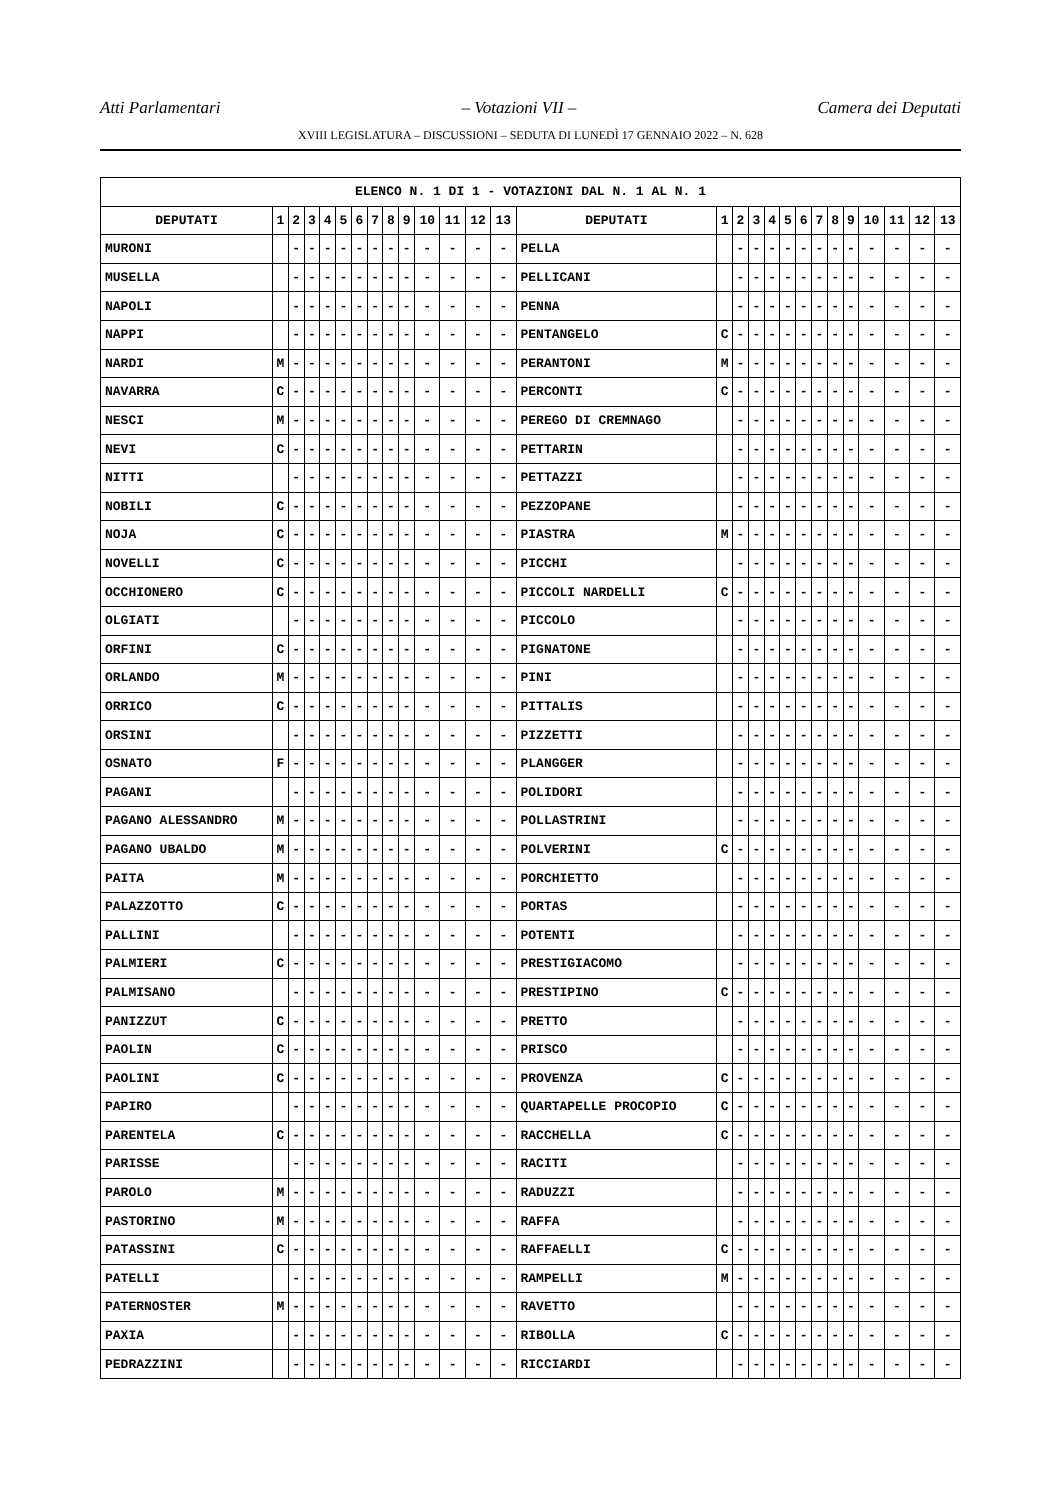Atti Parlamentari – Votazioni VII – Camera dei Deputati
XVIII LEGISLATURA – DISCUSSIONI – SEDUTA DI LUNEDÌ 17 GENNAIO 2022 – N. 628
| ELENCO N. 1 DI 1 - VOTAZIONI DAL N. 1 AL N. 1 | | | | | | | | | | | | | | | | | | | | | | | | | | | |
| --- | --- | --- | --- | --- | --- | --- | --- | --- | --- | --- | --- | --- | --- | --- | --- | --- | --- | --- | --- | --- | --- | --- | --- | --- | --- | --- | --- |
| DEPUTATI | 1 | 2 | 3 | 4 | 5 | 6 | 7 | 8 | 9 | 10 | 11 | 12 | 13 | DEPUTATI | 1 | 2 | 3 | 4 | 5 | 6 | 7 | 8 | 9 | 10 | 11 | 12 | 13 |
| MURONI | | - | - | - | - | - | - | - | - | - | - | - | - | PELLA | | - | - | - | - | - | - | - | - | - | - | - | - |
| MUSELLA | | - | - | - | - | - | - | - | - | - | - | - | - | PELLICANI | | - | - | - | - | - | - | - | - | - | - | - | - |
| NAPOLI | | - | - | - | - | - | - | - | - | - | - | - | - | PENNA | | - | - | - | - | - | - | - | - | - | - | - | - |
| NAPPI | | - | - | - | - | - | - | - | - | - | - | - | - | PENTANGELO | C | - | - | - | - | - | - | - | - | - | - | - | - |
| NARDI | M | - | - | - | - | - | - | - | - | - | - | - | - | PERANTONI | M | - | - | - | - | - | - | - | - | - | - | - | - |
| NAVARRA | C | - | - | - | - | - | - | - | - | - | - | - | - | PERCONTI | C | - | - | - | - | - | - | - | - | - | - | - | - |
| NESCI | M | - | - | - | - | - | - | - | - | - | - | - | - | PEREGO DI CREMNAGO | | - | - | - | - | - | - | - | - | - | - | - | - |
| NEVI | C | - | - | - | - | - | - | - | - | - | - | - | - | PETTARIN | | - | - | - | - | - | - | - | - | - | - | - | - |
| NITTI | | - | - | - | - | - | - | - | - | - | - | - | - | PETTAZZI | | - | - | - | - | - | - | - | - | - | - | - | - |
| NOBILI | C | - | - | - | - | - | - | - | - | - | - | - | - | PEZZOPANE | | - | - | - | - | - | - | - | - | - | - | - | - |
| NOJA | C | - | - | - | - | - | - | - | - | - | - | - | - | PIASTRA | M | - | - | - | - | - | - | - | - | - | - | - | - |
| NOVELLI | C | - | - | - | - | - | - | - | - | - | - | - | - | PICCHI | | - | - | - | - | - | - | - | - | - | - | - | - |
| OCCHIONERO | C | - | - | - | - | - | - | - | - | - | - | - | - | PICCOLI NARDELLI | C | - | - | - | - | - | - | - | - | - | - | - | - |
| OLGIATI | | - | - | - | - | - | - | - | - | - | - | - | - | PICCOLO | | - | - | - | - | - | - | - | - | - | - | - | - |
| ORFINI | C | - | - | - | - | - | - | - | - | - | - | - | - | PIGNATONE | | - | - | - | - | - | - | - | - | - | - | - | - |
| ORLANDO | M | - | - | - | - | - | - | - | - | - | - | - | - | PINI | | - | - | - | - | - | - | - | - | - | - | - | - |
| ORRICO | C | - | - | - | - | - | - | - | - | - | - | - | - | PITTALIS | | - | - | - | - | - | - | - | - | - | - | - | - |
| ORSINI | | - | - | - | - | - | - | - | - | - | - | - | - | PIZZETTI | | - | - | - | - | - | - | - | - | - | - | - | - |
| OSNATO | F | - | - | - | - | - | - | - | - | - | - | - | - | PLANGGER | | - | - | - | - | - | - | - | - | - | - | - | - |
| PAGANI | | - | - | - | - | - | - | - | - | - | - | - | - | POLIDORI | | - | - | - | - | - | - | - | - | - | - | - | - |
| PAGANO ALESSANDRO | M | - | - | - | - | - | - | - | - | - | - | - | - | POLLASTRINI | | - | - | - | - | - | - | - | - | - | - | - | - |
| PAGANO UBALDO | M | - | - | - | - | - | - | - | - | - | - | - | - | POLVERINI | C | - | - | - | - | - | - | - | - | - | - | - | - |
| PAITA | M | - | - | - | - | - | - | - | - | - | - | - | - | PORCHIETTO | | - | - | - | - | - | - | - | - | - | - | - | - |
| PALAZZOTTO | C | - | - | - | - | - | - | - | - | - | - | - | - | PORTAS | | - | - | - | - | - | - | - | - | - | - | - | - |
| PALLINI | | - | - | - | - | - | - | - | - | - | - | - | - | POTENTI | | - | - | - | - | - | - | - | - | - | - | - | - |
| PALMIERI | C | - | - | - | - | - | - | - | - | - | - | - | - | PRESTIGIACOMO | | - | - | - | - | - | - | - | - | - | - | - | - |
| PALMISANO | | - | - | - | - | - | - | - | - | - | - | - | - | PRESTIPINO | C | - | - | - | - | - | - | - | - | - | - | - | - |
| PANIZZUT | C | - | - | - | - | - | - | - | - | - | - | - | - | PRETTO | | - | - | - | - | - | - | - | - | - | - | - | - |
| PAOLIN | C | - | - | - | - | - | - | - | - | - | - | - | - | PRISCO | | - | - | - | - | - | - | - | - | - | - | - | - |
| PAOLINI | C | - | - | - | - | - | - | - | - | - | - | - | - | PROVENZA | C | - | - | - | - | - | - | - | - | - | - | - | - |
| PAPIRO | | - | - | - | - | - | - | - | - | - | - | - | - | QUARTAPELLE PROCOPIO | C | - | - | - | - | - | - | - | - | - | - | - | - |
| PARENTELA | C | - | - | - | - | - | - | - | - | - | - | - | - | RACCHELLA | C | - | - | - | - | - | - | - | - | - | - | - | - |
| PARISSE | | - | - | - | - | - | - | - | - | - | - | - | - | RACITI | | - | - | - | - | - | - | - | - | - | - | - | - |
| PAROLO | M | - | - | - | - | - | - | - | - | - | - | - | - | RADUZZI | | - | - | - | - | - | - | - | - | - | - | - | - |
| PASTORINO | M | - | - | - | - | - | - | - | - | - | - | - | - | RAFFA | | - | - | - | - | - | - | - | - | - | - | - | - |
| PATASSINI | C | - | - | - | - | - | - | - | - | - | - | - | - | RAFFAELLI | C | - | - | - | - | - | - | - | - | - | - | - | - |
| PATELLI | | - | - | - | - | - | - | - | - | - | - | - | - | RAMPELLI | M | - | - | - | - | - | - | - | - | - | - | - | - |
| PATERNOSTER | M | - | - | - | - | - | - | - | - | - | - | - | - | RAVETTO | | - | - | - | - | - | - | - | - | - | - | - | - |
| PAXIA | | - | - | - | - | - | - | - | - | - | - | - | - | RIBOLLA | C | - | - | - | - | - | - | - | - | - | - | - | - |
| PEDRAZZINI | | - | - | - | - | - | - | - | - | - | - | - | - | RICCIARDI | | - | - | - | - | - | - | - | - | - | - | - | - |